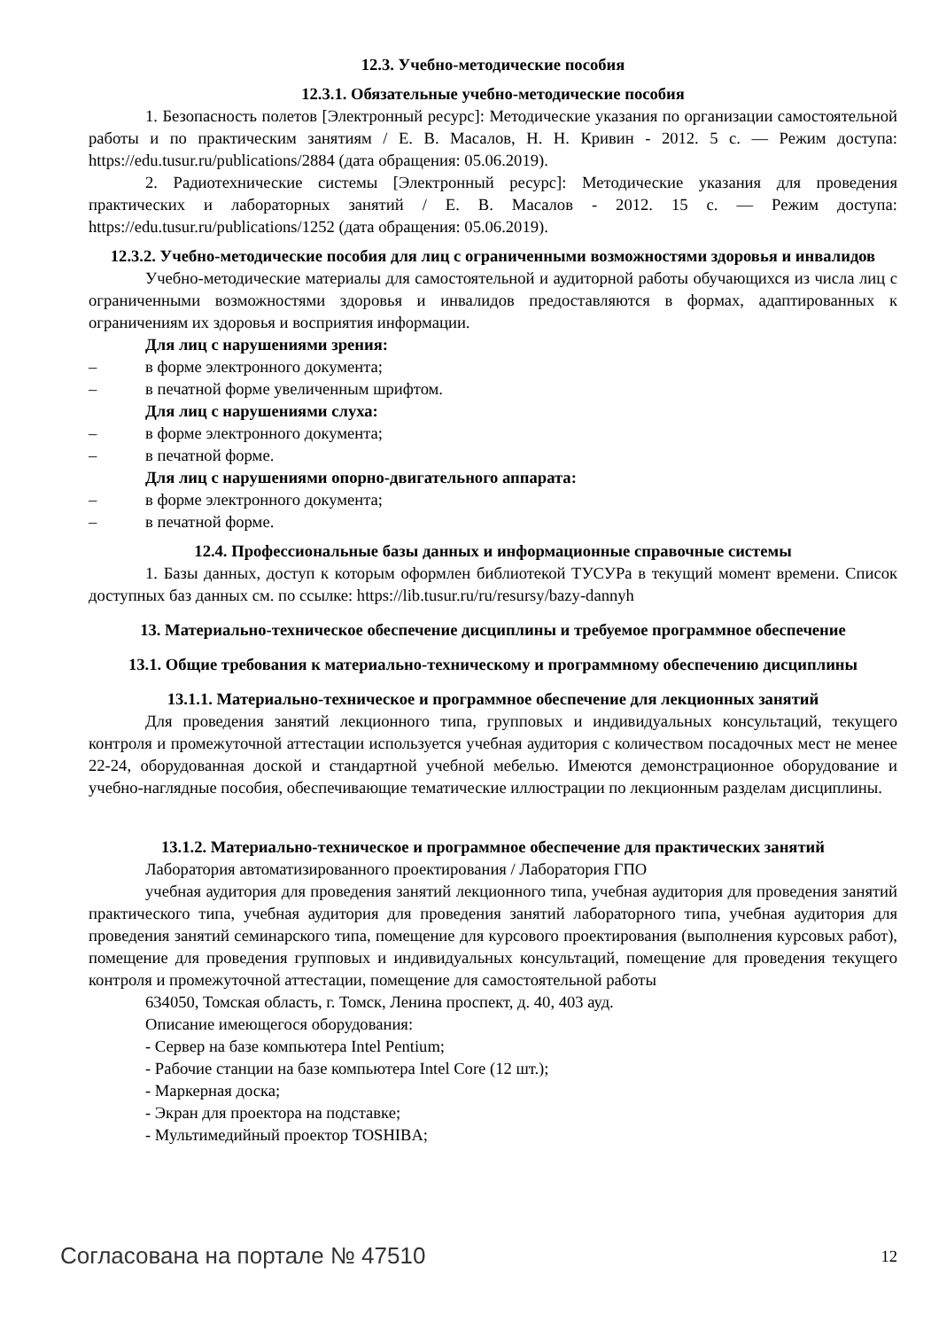12.3. Учебно-методические пособия
12.3.1. Обязательные учебно-методические пособия
1. Безопасность полетов [Электронный ресурс]: Методические указания по организации самостоятельной работы и по практическим занятиям / Е. В. Масалов, Н. Н. Кривин - 2012. 5 с. — Режим доступа: https://edu.tusur.ru/publications/2884 (дата обращения: 05.06.2019).
2. Радиотехнические системы [Электронный ресурс]: Методические указания для проведения практических и лабораторных занятий / Е. В. Масалов - 2012. 15 с. — Режим доступа: https://edu.tusur.ru/publications/1252 (дата обращения: 05.06.2019).
12.3.2. Учебно-методические пособия для лиц с ограниченными возможностями здоровья и инвалидов
Учебно-методические материалы для самостоятельной и аудиторной работы обучающихся из числа лиц с ограниченными возможностями здоровья и инвалидов предоставляются в формах, адаптированных к ограничениям их здоровья и восприятия информации.
Для лиц с нарушениями зрения:
– в форме электронного документа;
– в печатной форме увеличенным шрифтом.
Для лиц с нарушениями слуха:
– в форме электронного документа;
– в печатной форме.
Для лиц с нарушениями опорно-двигательного аппарата:
– в форме электронного документа;
– в печатной форме.
12.4. Профессиональные базы данных и информационные справочные системы
1. Базы данных, доступ к которым оформлен библиотекой ТУСУРа в текущий момент времени. Список доступных баз данных см. по ссылке: https://lib.tusur.ru/ru/resursy/bazy-dannyh
13. Материально-техническое обеспечение дисциплины и требуемое программное обеспечение
13.1. Общие требования к материально-техническому и программному обеспечению дисциплины
13.1.1. Материально-техническое и программное обеспечение для лекционных занятий
Для проведения занятий лекционного типа, групповых и индивидуальных консультаций, текущего контроля и промежуточной аттестации используется учебная аудитория с количеством посадочных мест не менее 22-24, оборудованная доской и стандартной учебной мебелью. Имеются демонстрационное оборудование и учебно-наглядные пособия, обеспечивающие тематические иллюстрации по лекционным разделам дисциплины.
13.1.2. Материально-техническое и программное обеспечение для практических занятий
Лаборатория автоматизированного проектирования / Лаборатория ГПО
учебная аудитория для проведения занятий лекционного типа, учебная аудитория для проведения занятий практического типа, учебная аудитория для проведения занятий лабораторного типа, учебная аудитория для проведения занятий семинарского типа, помещение для курсового проектирования (выполнения курсовых работ), помещение для проведения групповых и индивидуальных консультаций, помещение для проведения текущего контроля и промежуточной аттестации, помещение для самостоятельной работы
634050, Томская область, г. Томск, Ленина проспект, д. 40, 403 ауд.
Описание имеющегося оборудования:
- Сервер на базе компьютера Intel Pentium;
- Рабочие станции на базе компьютера Intel Core (12 шт.);
- Маркерная доска;
- Экран для проектора на подставке;
- Мультимедийный проектор TOSHIBA;
Согласована на портале № 47510 12